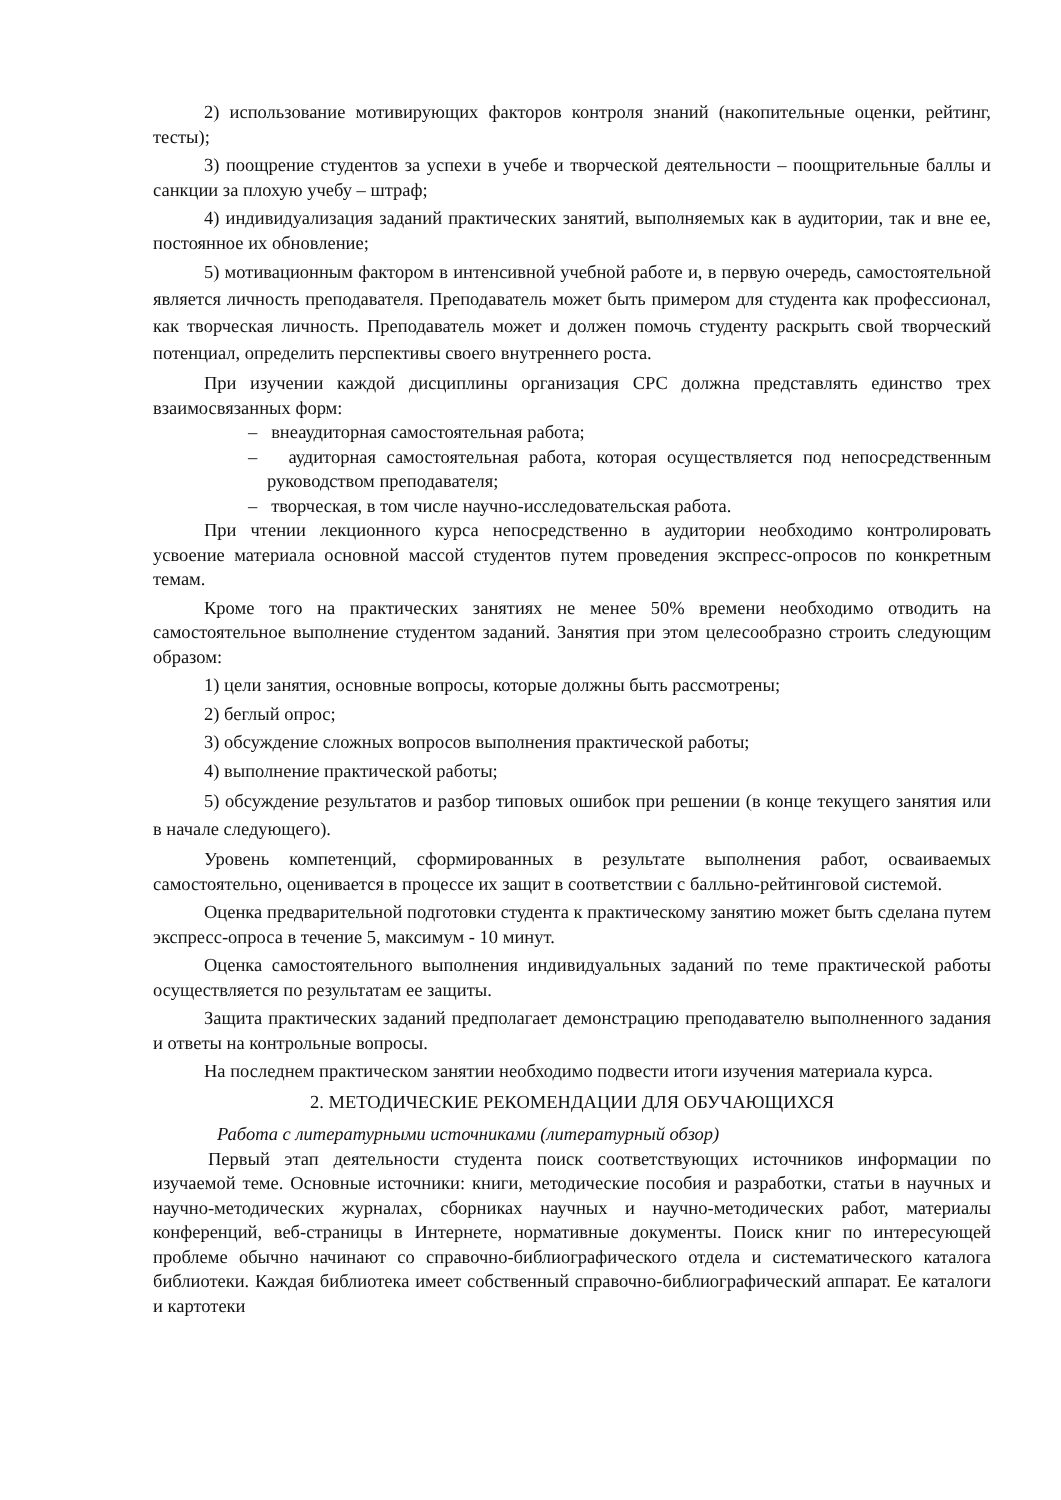2) использование мотивирующих факторов контроля знаний (накопительные оценки, рейтинг, тесты);
3) поощрение студентов за успехи в учебе и творческой деятельности – поощрительные баллы и санкции за плохую учебу – штраф;
4) индивидуализация заданий практических занятий, выполняемых как в аудитории, так и вне ее, постоянное их обновление;
5) мотивационным фактором в интенсивной учебной работе и, в первую очередь, самостоятельной является личность преподавателя. Преподаватель может быть примером для студента как профессионал, как творческая личность. Преподаватель может и должен помочь студенту раскрыть свой творческий потенциал, определить перспективы своего внутреннего роста.
При изучении каждой дисциплины организация СРС должна представлять единство трех взаимосвязанных форм:
– внеаудиторная самостоятельная работа;
– аудиторная самостоятельная работа, которая осуществляется под непосредственным руководством преподавателя;
– творческая, в том числе научно-исследовательская работа.
При чтении лекционного курса непосредственно в аудитории необходимо контролировать усвоение материала основной массой студентов путем проведения экспресс-опросов по конкретным темам.
Кроме того на практических занятиях не менее 50% времени необходимо отводить на самостоятельное выполнение студентом заданий. Занятия при этом целесообразно строить следующим образом:
1) цели занятия, основные вопросы, которые должны быть рассмотрены;
2) беглый опрос;
3) обсуждение сложных вопросов выполнения практической работы;
4) выполнение практической работы;
5) обсуждение результатов и разбор типовых ошибок при решении (в конце текущего занятия или в начале следующего).
Уровень компетенций, сформированных в результате выполнения работ, осваиваемых самостоятельно, оценивается в процессе их защит в соответствии с балльно-рейтинговой системой.
Оценка предварительной подготовки студента к практическому занятию может быть сделана путем экспресс-опроса в течение 5, максимум - 10 минут.
Оценка самостоятельного выполнения индивидуальных заданий по теме практической работы осуществляется по результатам ее защиты.
Защита практических заданий предполагает демонстрацию преподавателю выполненного задания и ответы на контрольные вопросы.
На последнем практическом занятии необходимо подвести итоги изучения материала курса.
2. МЕТОДИЧЕСКИЕ РЕКОМЕНДАЦИИ ДЛЯ ОБУЧАЮЩИХСЯ
Работа с литературными источниками (литературный обзор)
Первый этап деятельности студента поиск соответствующих источников информации по изучаемой теме. Основные источники: книги, методические пособия и разработки, статьи в научных и научно-методических журналах, сборниках научных и научно-методических работ, материалы конференций, веб-страницы в Интернете, нормативные документы. Поиск книг по интересующей проблеме обычно начинают со справочно-библиографического отдела и систематического каталога библиотеки. Каждая библиотека имеет собственный справочно-библиографический аппарат. Ее каталоги и картотеки